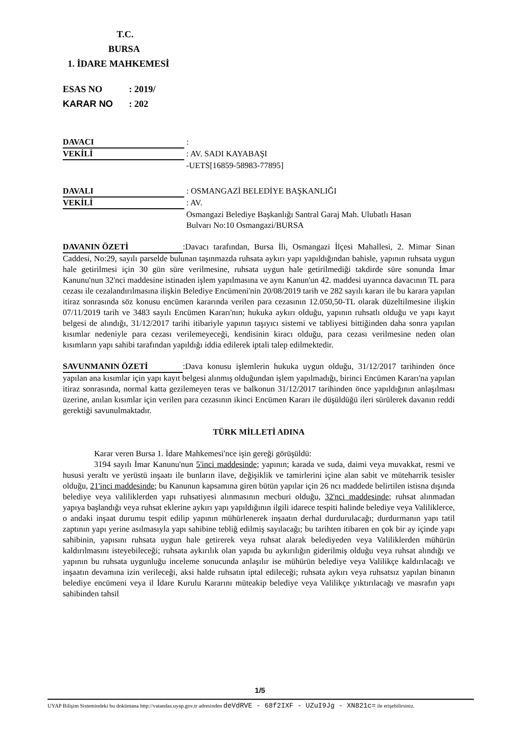T.C.
BURSA
1. İDARE MAHKEMESİ
ESAS NO: 2019/
KARAR NO: 202
DAVACI :
VEKİLİ : AV. SADI KAYABAŞI
-UETS[16859-58983-77895]
DAVALI : OSMANGAZİ BELEDİYE BAŞKANLIĞI
VEKİLİ : AV.
Osmangazi Belediye Başkanlığı Santral Garaj Mah. Ulubatlı Hasan
Bulvarı No:10 Osmangazi/BURSA
DAVANIN ÖZETİ:Davacı tarafından, Bursa İli, Osmangazi İlçesi Mahallesi, 2. Mimar Sinan Caddesi, No:29, sayılı parselde bulunan taşınmazda ruhsata aykırı yapı yapıldığından bahisle, yapının ruhsata uygun hale getirilmesi için 30 gün süre verilmesine, ruhsata uygun hale getirilmediği takdirde süre sonunda İmar Kanunu'nun 32'nci maddesine istinaden işlem yapılmasına ve aynı Kanun'un 42. maddesi uyarınca davacının TL para cezası ile cezalandırılmasına ilişkin Belediye Encümeni'nin 20/08/2019 tarih ve 282 sayılı kararı ile bu karara yapılan itiraz sonrasında söz konusu encümen kararında verilen para cezasının 12.050,50-TL olarak düzeltilmesine ilişkin 07/11/2019 tarih ve 3483 sayılı Encümen Kararı'nın; hukuka aykırı olduğu, yapının ruhsatlı olduğu ve yapı kayıt belgesi de alındığı, 31/12/2017 tarihi itibariyle yapının taşıyıcı sistemi ve tabliyesi bittiğinden daha sonra yapılan kısımlar nedeniyle para cezası verilemeyeceği, kendisinin kiracı olduğu, para cezası verilmesine neden olan kısımların yapı sahibi tarafından yapıldığı iddia edilerek iptali talep edilmektedir.
SAVUNMANIN ÖZETİ:Dava konusu işlemlerin hukuka uygun olduğu, 31/12/2017 tarihinden önce yapılan ana kısımlar için yapı kayıt belgesi alınmış olduğundan işlem yapılmadığı, birinci Encümen Kararı'na yapılan itiraz sonrasında, normal katta gezilemeyen teras ve balkonun 31/12/2017 tarihinden önce yapıldığının anlaşılması üzerine, anılan kısımlar için verilen para cezasının ikinci Encümen Kararı ile düşüldüğü ileri sürülerek davanın reddi gerektiği savunulmaktadır.
TÜRK MİLLETİ ADINA
Karar veren Bursa 1. İdare Mahkemesi'nce işin gereği görüşüldü:
3194 sayılı İmar Kanunu'nun 5'inci maddesinde; yapının; karada ve suda, daimi veya muvakkat, resmi ve hususi yeraltı ve yerüstü inşaatı ile bunların ilave, değişiklik ve tamirlerini içine alan sabit ve müteharrik tesisler olduğu, 21'inci maddesinde; bu Kanunun kapsamına giren bütün yapılar için 26 ncı maddede belirtilen istisna dışında belediye veya valiliklerden yapı ruhsatiyesi alınmasının mecburi olduğu, 32'nci maddesinde; ruhsat alınmadan yapıya başlandığı veya ruhsat eklerine aykırı yapı yapıldığının ilgili idarece tespiti halinde belediye veya Valiliklerce, o andaki inşaat durumu tespit edilip yapının mühürlenerek inşaatın derhal durdurulacağı; durdurmanın yapı tatil zaptının yapı yerine asılmasıyla yapı sahibine tebliğ edilmiş sayılacağı; bu tarihten itibaren en çok bir ay içinde yapı sahibinin, yapısını ruhsata uygun hale getirerek veya ruhsat alarak belediyeden veya Valiliklerden mühürün kaldırılmasını isteyebileceği; ruhsata aykırılık olan yapıda bu aykırılığın giderilmiş olduğu veya ruhsat alındığı ve yapının bu ruhsata uygunluğu inceleme sonucunda anlaşılır ise mühürün belediye veya Valilikçe kaldırılacağı ve inşaatın devamına izin verileceği, aksi halde ruhsatın iptal edileceği; ruhsata aykırı veya ruhsatsız yapılan binanın belediye encümeni veya il İdare Kurulu Kararını müteakip belediye veya Valilikçe yıktırılacağı ve masrafın yapı sahibinden tahsil
1/5
UYAP Bilişim Sistemindeki bu dokümana http://vatandas.uyap.gov.tr adresinden deVdRVE - 68f2IXF - UZuI9Jg - XN821c= ile erişebilirsiniz.